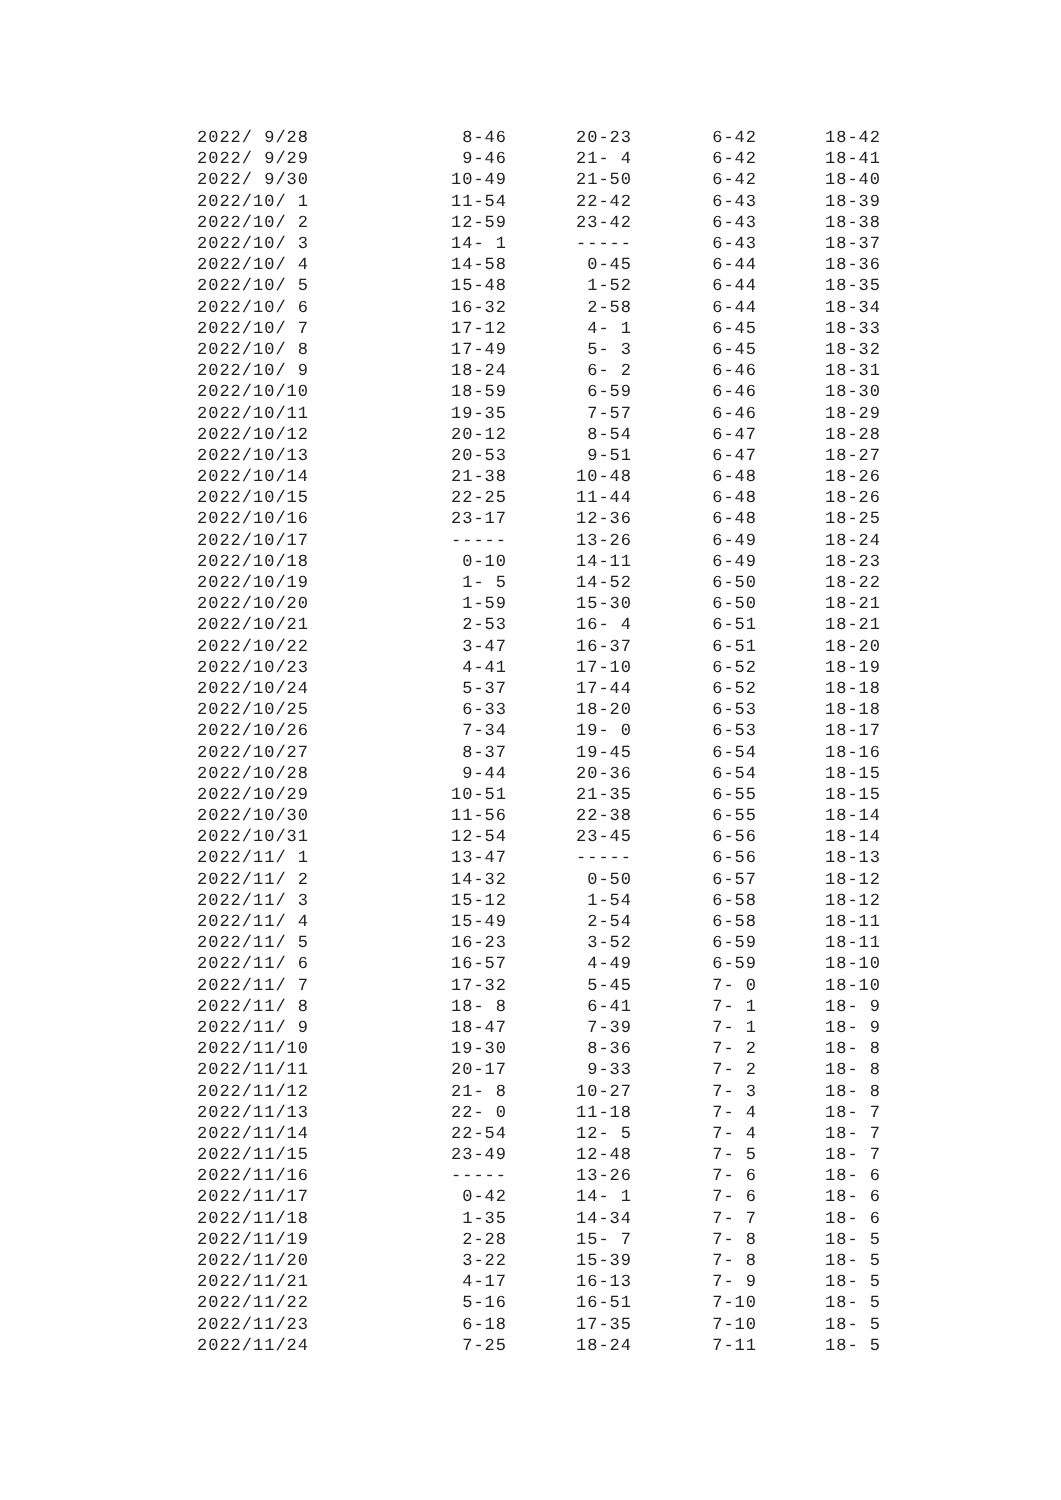| 2022/ 9/28 | 8-46 | 20-23 | 6-42 | 18-42 |
| 2022/ 9/29 | 9-46 | 21- 4 | 6-42 | 18-41 |
| 2022/ 9/30 | 10-49 | 21-50 | 6-42 | 18-40 |
| 2022/10/ 1 | 11-54 | 22-42 | 6-43 | 18-39 |
| 2022/10/ 2 | 12-59 | 23-42 | 6-43 | 18-38 |
| 2022/10/ 3 | 14- 1 | ----- | 6-43 | 18-37 |
| 2022/10/ 4 | 14-58 | 0-45 | 6-44 | 18-36 |
| 2022/10/ 5 | 15-48 | 1-52 | 6-44 | 18-35 |
| 2022/10/ 6 | 16-32 | 2-58 | 6-44 | 18-34 |
| 2022/10/ 7 | 17-12 | 4- 1 | 6-45 | 18-33 |
| 2022/10/ 8 | 17-49 | 5- 3 | 6-45 | 18-32 |
| 2022/10/ 9 | 18-24 | 6- 2 | 6-46 | 18-31 |
| 2022/10/10 | 18-59 | 6-59 | 6-46 | 18-30 |
| 2022/10/11 | 19-35 | 7-57 | 6-46 | 18-29 |
| 2022/10/12 | 20-12 | 8-54 | 6-47 | 18-28 |
| 2022/10/13 | 20-53 | 9-51 | 6-47 | 18-27 |
| 2022/10/14 | 21-38 | 10-48 | 6-48 | 18-26 |
| 2022/10/15 | 22-25 | 11-44 | 6-48 | 18-26 |
| 2022/10/16 | 23-17 | 12-36 | 6-48 | 18-25 |
| 2022/10/17 | ----- | 13-26 | 6-49 | 18-24 |
| 2022/10/18 | 0-10 | 14-11 | 6-49 | 18-23 |
| 2022/10/19 | 1- 5 | 14-52 | 6-50 | 18-22 |
| 2022/10/20 | 1-59 | 15-30 | 6-50 | 18-21 |
| 2022/10/21 | 2-53 | 16- 4 | 6-51 | 18-21 |
| 2022/10/22 | 3-47 | 16-37 | 6-51 | 18-20 |
| 2022/10/23 | 4-41 | 17-10 | 6-52 | 18-19 |
| 2022/10/24 | 5-37 | 17-44 | 6-52 | 18-18 |
| 2022/10/25 | 6-33 | 18-20 | 6-53 | 18-18 |
| 2022/10/26 | 7-34 | 19- 0 | 6-53 | 18-17 |
| 2022/10/27 | 8-37 | 19-45 | 6-54 | 18-16 |
| 2022/10/28 | 9-44 | 20-36 | 6-54 | 18-15 |
| 2022/10/29 | 10-51 | 21-35 | 6-55 | 18-15 |
| 2022/10/30 | 11-56 | 22-38 | 6-55 | 18-14 |
| 2022/10/31 | 12-54 | 23-45 | 6-56 | 18-14 |
| 2022/11/ 1 | 13-47 | ----- | 6-56 | 18-13 |
| 2022/11/ 2 | 14-32 | 0-50 | 6-57 | 18-12 |
| 2022/11/ 3 | 15-12 | 1-54 | 6-58 | 18-12 |
| 2022/11/ 4 | 15-49 | 2-54 | 6-58 | 18-11 |
| 2022/11/ 5 | 16-23 | 3-52 | 6-59 | 18-11 |
| 2022/11/ 6 | 16-57 | 4-49 | 6-59 | 18-10 |
| 2022/11/ 7 | 17-32 | 5-45 | 7- 0 | 18-10 |
| 2022/11/ 8 | 18- 8 | 6-41 | 7- 1 | 18- 9 |
| 2022/11/ 9 | 18-47 | 7-39 | 7- 1 | 18- 9 |
| 2022/11/10 | 19-30 | 8-36 | 7- 2 | 18- 8 |
| 2022/11/11 | 20-17 | 9-33 | 7- 2 | 18- 8 |
| 2022/11/12 | 21- 8 | 10-27 | 7- 3 | 18- 8 |
| 2022/11/13 | 22- 0 | 11-18 | 7- 4 | 18- 7 |
| 2022/11/14 | 22-54 | 12- 5 | 7- 4 | 18- 7 |
| 2022/11/15 | 23-49 | 12-48 | 7- 5 | 18- 7 |
| 2022/11/16 | ----- | 13-26 | 7- 6 | 18- 6 |
| 2022/11/17 | 0-42 | 14- 1 | 7- 6 | 18- 6 |
| 2022/11/18 | 1-35 | 14-34 | 7- 7 | 18- 6 |
| 2022/11/19 | 2-28 | 15- 7 | 7- 8 | 18- 5 |
| 2022/11/20 | 3-22 | 15-39 | 7- 8 | 18- 5 |
| 2022/11/21 | 4-17 | 16-13 | 7- 9 | 18- 5 |
| 2022/11/22 | 5-16 | 16-51 | 7-10 | 18- 5 |
| 2022/11/23 | 6-18 | 17-35 | 7-10 | 18- 5 |
| 2022/11/24 | 7-25 | 18-24 | 7-11 | 18- 5 |